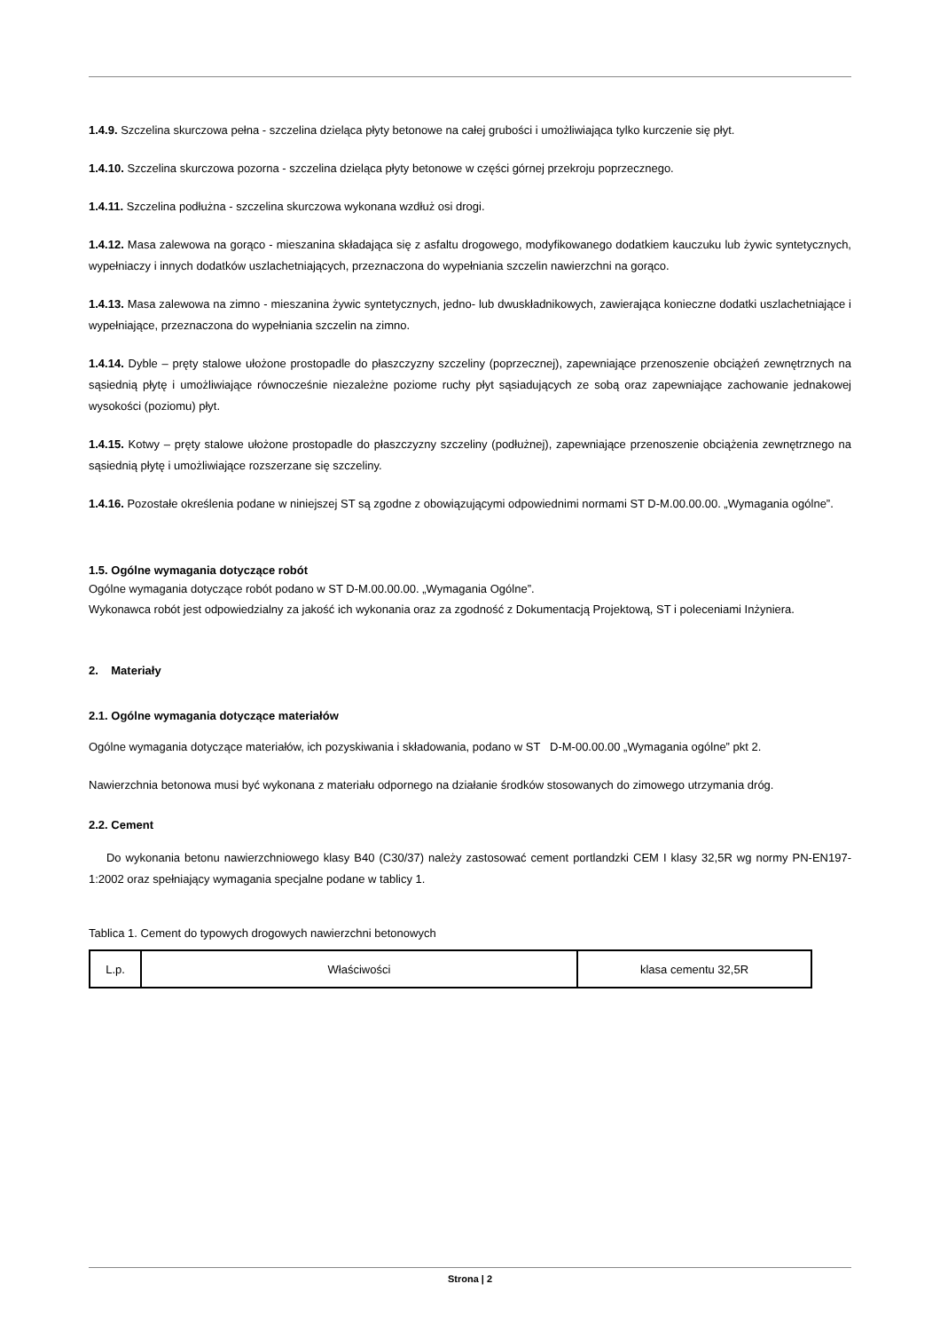1.4.9. Szczelina skurczowa pełna - szczelina dzieląca płyty betonowe na całej grubości i umożliwiająca tylko kurczenie się płyt.
1.4.10. Szczelina skurczowa pozorna - szczelina dzieląca płyty betonowe w części górnej przekroju poprzecznego.
1.4.11. Szczelina podłużna - szczelina skurczowa wykonana wzdłuż osi drogi.
1.4.12. Masa zalewowa na gorąco - mieszanina składająca się z asfaltu drogowego, modyfikowanego dodatkiem kauczuku lub żywic syntetycznych, wypełniaczy i innych dodatków uszlachetniających, przeznaczona do wypełniania szczelin nawierzchni na gorąco.
1.4.13. Masa zalewowa na zimno - mieszanina żywic syntetycznych, jedno- lub dwuskładnikowych, zawierająca konieczne dodatki uszlachetniające i wypełniające, przeznaczona do wypełniania szczelin na zimno.
1.4.14. Dyble – pręty stalowe ułożone prostopadle do płaszczyzny szczeliny (poprzecznej), zapewniające przenoszenie obciążeń zewnętrznych na sąsiednią płytę i umożliwiające równocześnie niezależne poziome ruchy płyt sąsiadujących ze sobą oraz zapewniające zachowanie jednakowej wysokości (poziomu) płyt.
1.4.15. Kotwy – pręty stalowe ułożone prostopadle do płaszczyzny szczeliny (podłużnej), zapewniające przenoszenie obciążenia zewnętrznego na sąsiednią płytę i umożliwiające rozszerzane się szczeliny.
1.4.16. Pozostałe określenia podane w niniejszej ST są zgodne z obowiązującymi odpowiednimi normami ST D-M.00.00.00. „Wymagania ogólne”.
1.5. Ogólne wymagania dotyczące robót
Ogólne wymagania dotyczące robót podano w ST D-M.00.00.00. „Wymagania Ogólne”.
Wykonawca robót jest odpowiedzialny za jakość ich wykonania oraz za zgodność z Dokumentacją Projektową, ST i poleceniami Inżyniera.
2. Materiały
2.1. Ogólne wymagania dotyczące materiałów
Ogólne wymagania dotyczące materiałów, ich pozyskiwania i składowania, podano w ST D-M-00.00.00 „Wymagania ogólne” pkt 2.
Nawierzchnia betonowa musi być wykonana z materiału odpornego na działanie środków stosowanych do zimowego utrzymania dróg.
2.2. Cement
Do wykonania betonu nawierzchniowego klasy B40 (C30/37) należy zastosować cement portlandzki CEM I klasy 32,5R wg normy PN-EN197-1:2002 oraz spełniający wymagania specjalne podane w tablicy 1.
Tablica 1. Cement do typowych drogowych nawierzchni betonowych
| L.p. | Właściwości | klasa cementu 32,5R |
Strona | 2